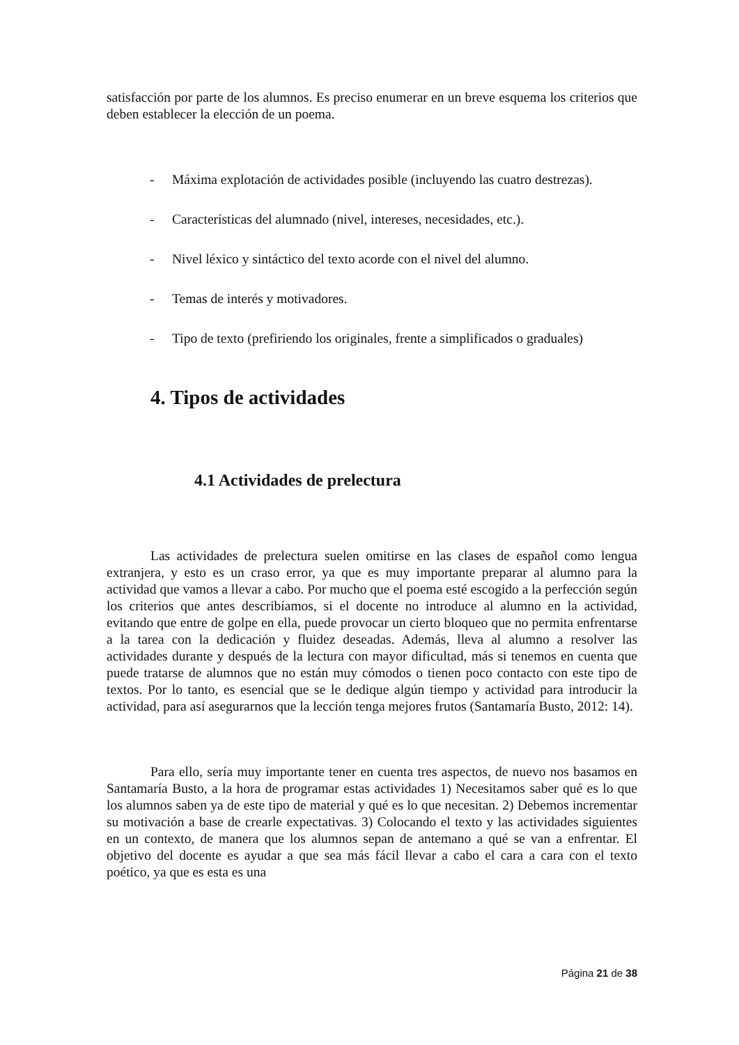satisfacción por parte de los alumnos. Es preciso enumerar en un breve esquema los criterios que deben establecer la elección de un poema.
- Máxima explotación de actividades posible (incluyendo las cuatro destrezas).
- Características del alumnado (nivel, intereses, necesidades, etc.).
- Nivel léxico y sintáctico del texto acorde con el nivel del alumno.
- Temas de interés y motivadores.
- Tipo de texto (prefiriendo los originales, frente a simplificados o graduales)
4. Tipos de actividades
4.1 Actividades de prelectura
Las actividades de prelectura suelen omitirse en las clases de español como lengua extranjera, y esto es un craso error, ya que es muy importante preparar al alumno para la actividad que vamos a llevar a cabo. Por mucho que el poema esté escogido a la perfección según los criterios que antes describíamos, si el docente no introduce al alumno en la actividad, evitando que entre de golpe en ella, puede provocar un cierto bloqueo que no permita enfrentarse a la tarea con la dedicación y fluidez deseadas. Además, lleva al alumno a resolver las actividades durante y después de la lectura con mayor dificultad, más si tenemos en cuenta que puede tratarse de alumnos que no están muy cómodos o tienen poco contacto con este tipo de textos. Por lo tanto, es esencial que se le dedique algún tiempo y actividad para introducir la actividad, para así asegurarnos que la lección tenga mejores frutos (Santamaría Busto, 2012: 14).
Para ello, sería muy importante tener en cuenta tres aspectos, de nuevo nos basamos en Santamaría Busto, a la hora de programar estas actividades 1) Necesitamos saber qué es lo que los alumnos saben ya de este tipo de material y qué es lo que necesitan. 2) Debemos incrementar su motivación a base de crearle expectativas. 3) Colocando el texto y las actividades siguientes en un contexto, de manera que los alumnos sepan de antemano a qué se van a enfrentar. El objetivo del docente es ayudar a que sea más fácil llevar a cabo el cara a cara con el texto poético, ya que es esta es una
Página 21 de 38